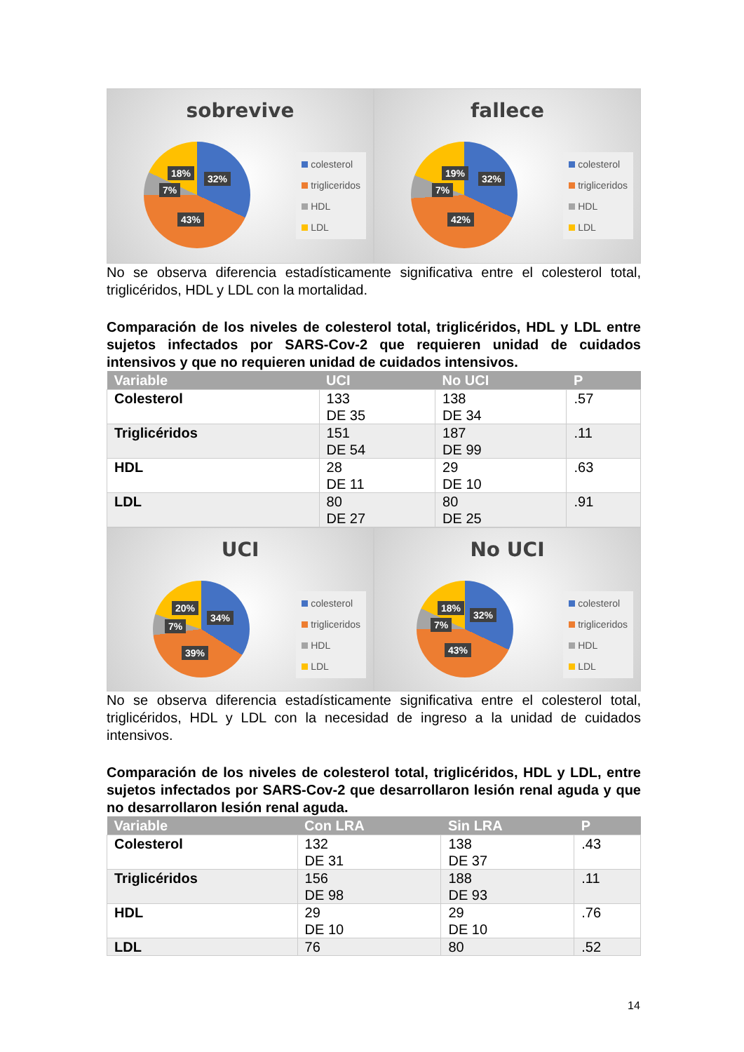sobrevive
18% 32%
7%
43%
colesterol
trigliceridos
HDL
LDL
fallece
19% 32%
7%
42%
colesterol
trigliceridos
HDL
LDL
No se observa diferencia estadísticamente significativa entre el colesterol total, triglicéridos, HDL y LDL con la mortalidad.
Comparación de los niveles de colesterol total, triglicéridos, HDL y LDL entre sujetos infectados por SARS-Cov-2 que requieren unidad de cuidados intensivos y que no requieren unidad de cuidados intensivos.
| Variable | UCI | No UCI | P |
| --- | --- | --- | --- |
| Colesterol | 133 DE 35 | 138 DE 34 | .57 |
| Triglicéridos | 151 DE 54 | 187 DE 99 | .11 |
| HDL | 28 DE 11 | 29 DE 10 | .63 |
| LDL | 80 DE 27 | 80 DE 25 | .91 |
UCI
20%
34%
7%
39%
colesterol
trigliceridos
HDL
LDL
No UCI
18%
32%
7%
43%
colesterol
trigliceridos
HDL
LDL
No se observa diferencia estadísticamente significativa entre el colesterol total, triglicéridos, HDL y LDL con la necesidad de ingreso a la unidad de cuidados intensivos.
Comparación de los niveles de colesterol total, triglicéridos, HDL y LDL, entre sujetos infectados por SARS-Cov-2 que desarrollaron lesión renal aguda y que no desarrollaron lesión renal aguda.
| Variable | Con LRA | Sin LRA | P |
| --- | --- | --- | --- |
| Colesterol | 132 DE 31 | 138 DE 37 | .43 |
| Triglicéridos | 156 DE 98 | 188 DE 93 | .11 |
| HDL | 29 DE 10 | 29 DE 10 | .76 |
| LDL | 76 | 80 | .52 |
14